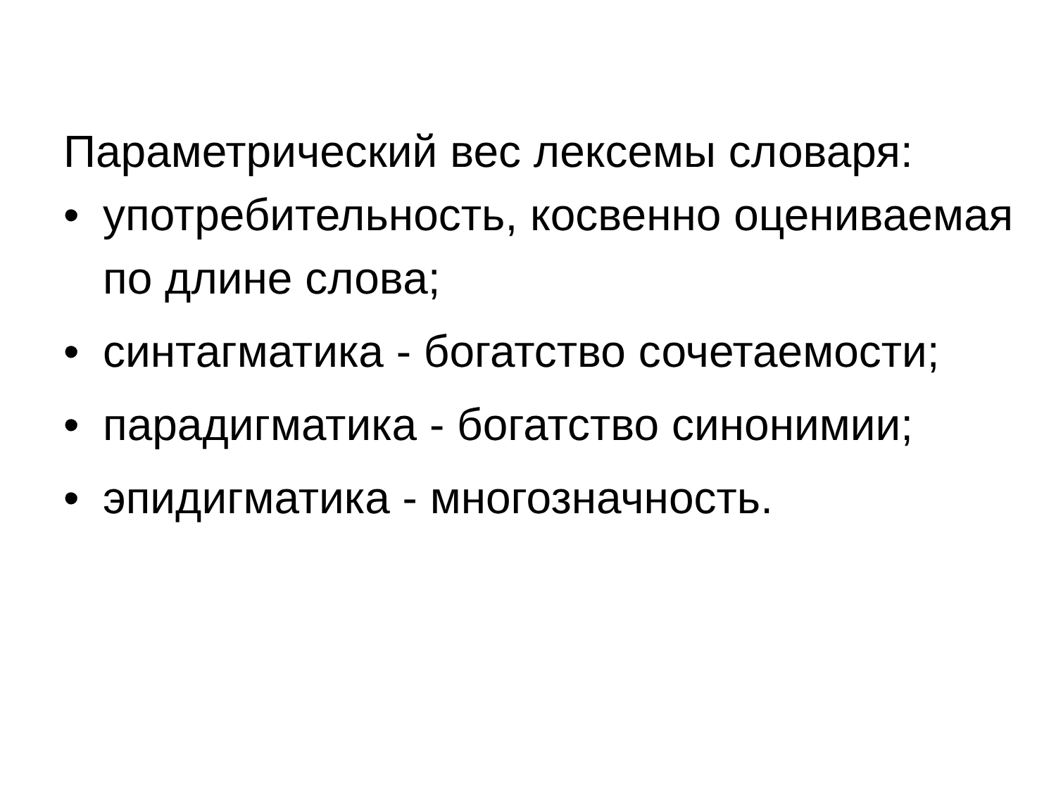Параметрический вес лексемы словаря:
• употребительность, косвенно оцениваемая по длине слова;
• синтагматика - богатство сочетаемости;
• парадигматика - богатство синонимии;
• эпидигматика - многозначность.